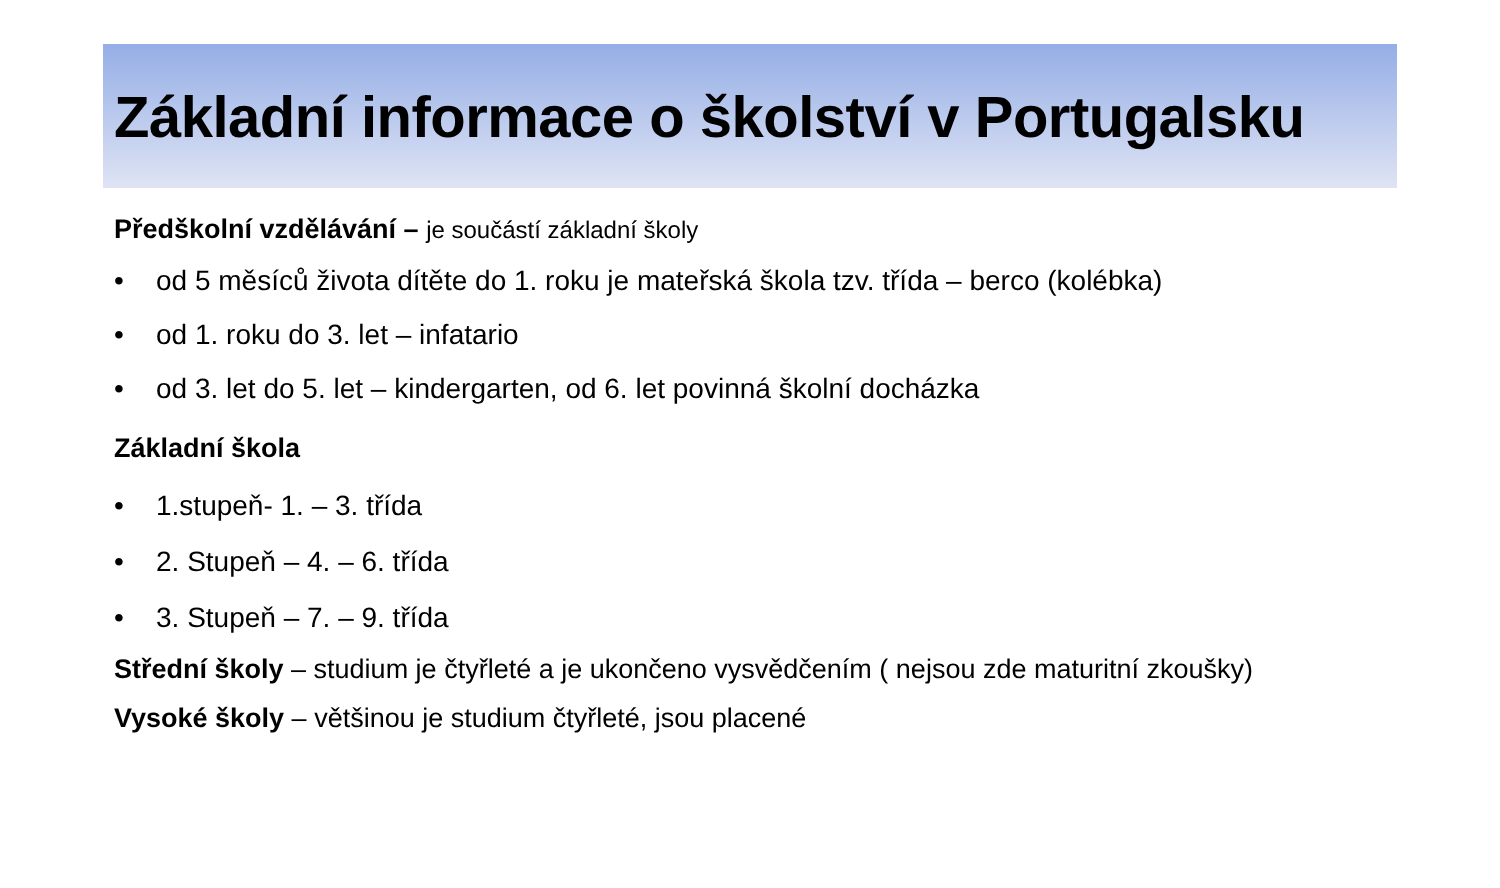Základní informace o školství v Portugalsku
Předškolní vzdělávání – je součástí základní školy
• od 5 měsíců života dítěte do 1. roku je mateřská škola tzv. třída – berco (kolébka)
• od 1. roku do 3. let – infatario
• od 3. let do 5. let – kindergarten, od 6. let povinná školní docházka
Základní škola
• 1.stupeň- 1. – 3. třída
• 2. Stupeň – 4. – 6. třída
• 3. Stupeň – 7. – 9. třída
Střední školy – studium je čtyřleté a je ukončeno vysvědčením ( nejsou zde maturitní zkoušky)
Vysoké školy – většinou je studium čtyřleté, jsou placené